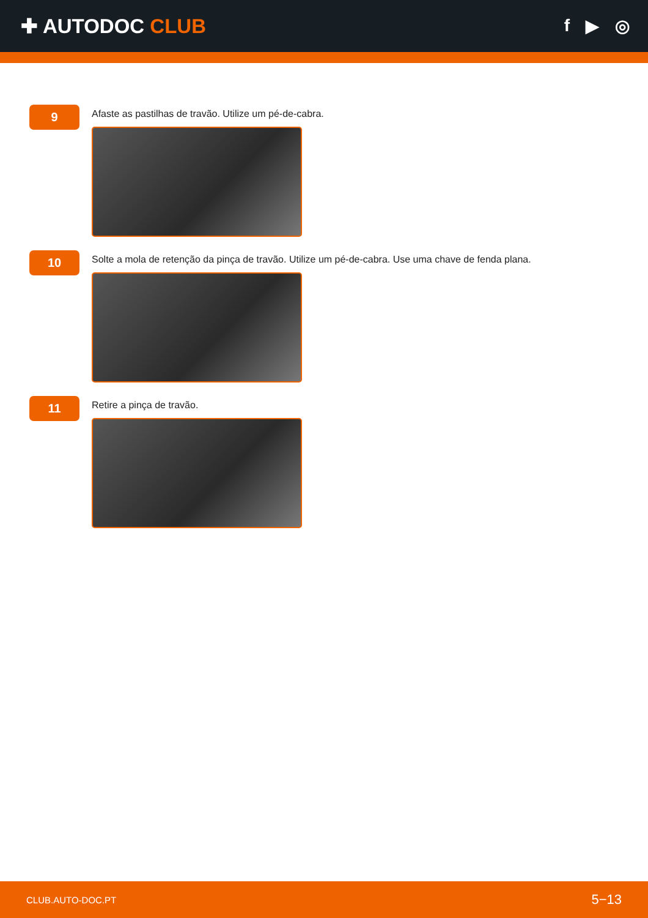✚ AUTODOC CLUB
f ▶ ◎
9
Afaste as pastilhas de travão. Utilize um pé-de-cabra.
10
Solte a mola de retenção da pinça de travão. Utilize um pé-de-cabra. Use uma chave de fenda plana.
11
Retire a pinça de travão.
CLUB.AUTO-DOC.PT 5−13